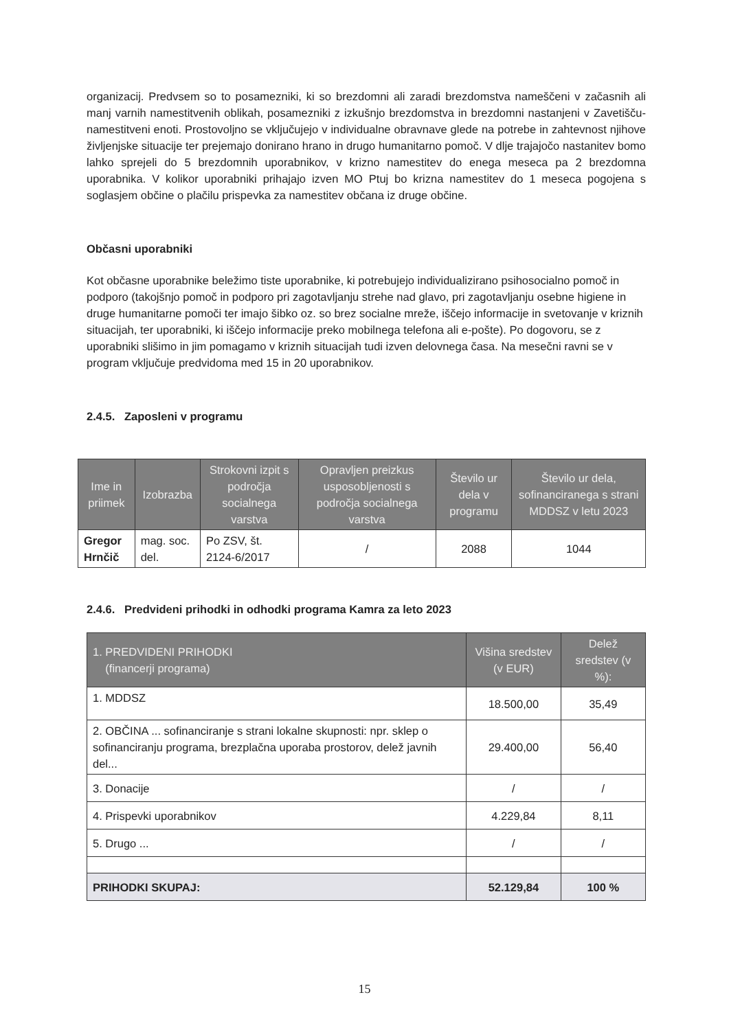organizacij. Predvsem so to posamezniki, ki so brezdomni ali zaradi brezdomstva nameščeni v začasnih ali manj varnih namestitvenih oblikah, posamezniki z izkušnjo brezdomstva in brezdomni nastanjeni v Zavetišču-namestitveni enoti. Prostovoljno se vključujejo v individualne obravnave glede na potrebe in zahtevnost njihove življenjske situacije ter prejemajo donirano hrano in drugo humanitarno pomoč. V dlje trajajočo nastanitev bomo lahko sprejeli do 5 brezdomnih uporabnikov, v krizno namestitev do enega meseca pa 2 brezdomna uporabnika. V kolikor uporabniki prihajajo izven MO Ptuj bo krizna namestitev do 1 meseca pogojena s soglasjem občine o plačilu prispevka za namestitev občana iz druge občine.
Občasni uporabniki
Kot občasne uporabnike beležimo tiste uporabnike, ki potrebujejo individualizirano psihosocialno pomoč in podporo (takojšnjo pomoč in podporo pri zagotavljanju strehe nad glavo, pri zagotavljanju osebne higiene in druge humanitarne pomoči ter imajo šibko oz. so brez socialne mreže, iščejo informacije in svetovanje v kriznih situacijah, ter uporabniki, ki iščejo informacije preko mobilnega telefona ali e-pošte). Po dogovoru, se z uporabniki slišimo in jim pomagamo v kriznih situacijah tudi izven delovnega časa. Na mesečni ravni se v program vključuje predvidoma med 15 in 20 uporabnikov.
2.4.5. Zaposleni v programu
| Ime in priimek | Izobrazba | Strokovni izpit s področja socialnega varstva | Opravljen preizkus usposobljenosti s področja socialnega varstva | Število ur dela v programu | Število ur dela, sofinanciranega s strani MDDSZ v letu 2023 |
| --- | --- | --- | --- | --- | --- |
| Gregor Hrnčič | mag. soc. del. | Po ZSV, št. 2124-6/2017 | / | 2088 | 1044 |
2.4.6. Predvideni prihodki in odhodki programa Kamra za leto 2023
| 1. PREDVIDENI PRIHODKI (financerji programa) | Višina sredstev (v EUR) | Delež sredstev (v %): |
| --- | --- | --- |
| 1. MDDSZ | 18.500,00 | 35,49 |
| 2. OBČINA ... sofinanciranje s strani lokalne skupnosti: npr. sklep o sofinanciranju programa, brezplačna uporaba prostorov, delež javnih del... | 29.400,00 | 56,40 |
| 3. Donacije | / | / |
| 4. Prispevki uporabnikov | 4.229,84 | 8,11 |
| 5. Drugo ... | / | / |
| PRIHODKI SKUPAJ: | 52.129,84 | 100 % |
15